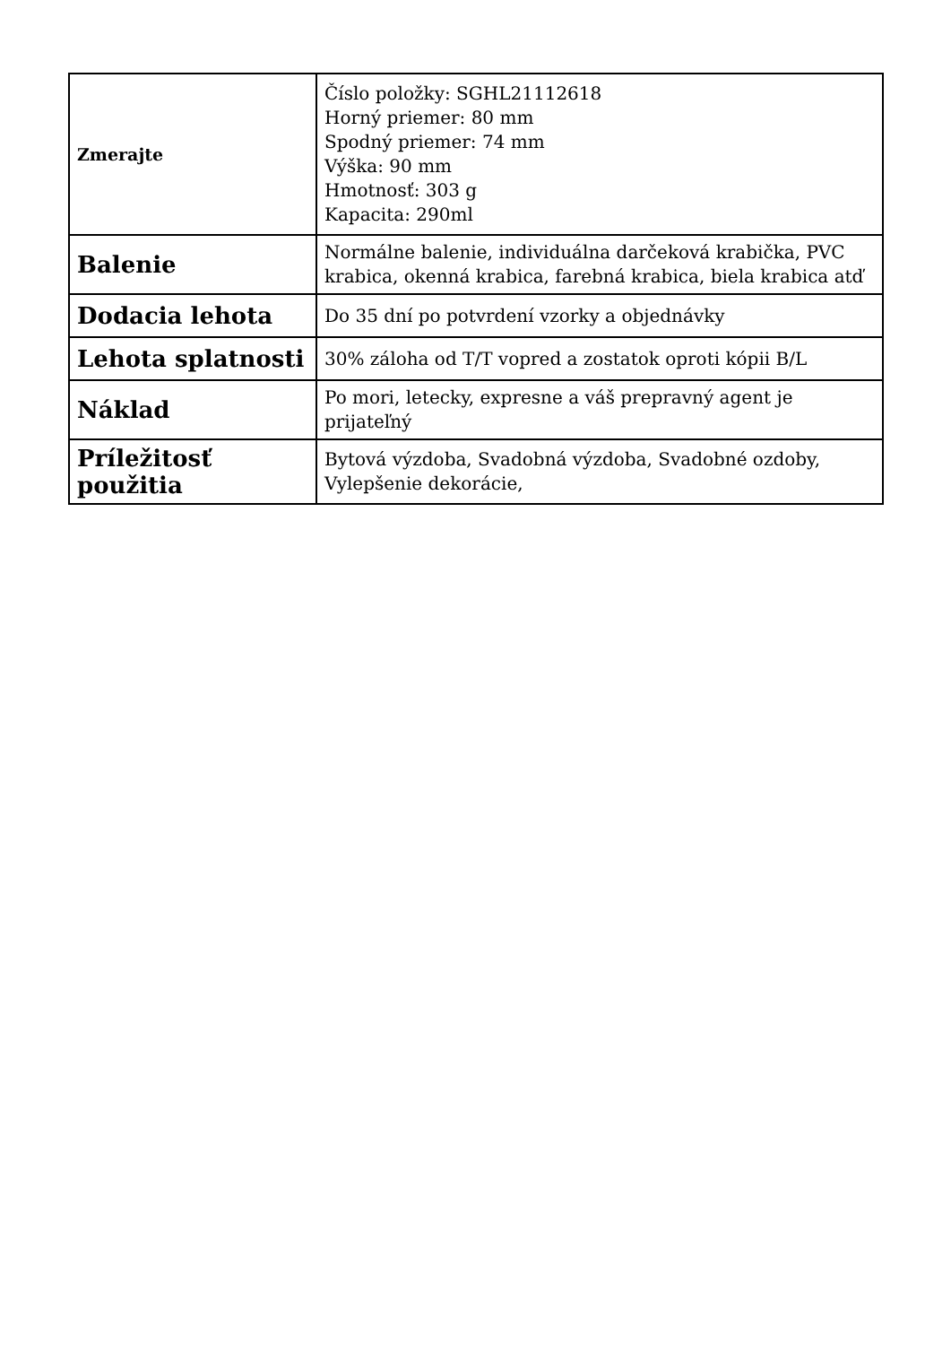| Zmerajte | Číslo položky: SGHL21112618 Horný priemer: 80 mm Spodný priemer: 74 mm Výška: 90 mm Hmotnosť: 303 g Kapacita: 290ml |
| Balenie | Normálne balenie, individuálna darčeková krabička, PVC krabica, okenná krabica, farebná krabica, biela krabica atď |
| Dodacia lehota | Do 35 dní po potvrdení vzorky a objednávky |
| Lehota splatnosti | 30% záloha od T/T vopred a zostatok oproti kópii B/L |
| Náklad | Po mori, letecky, expresne a váš prepravný agent je prijateľný |
| Príležitosť použitia | Bytová výzdoba, Svadobná výzdoba, Svadobné ozdoby, Vylepšenie dekorácie, |